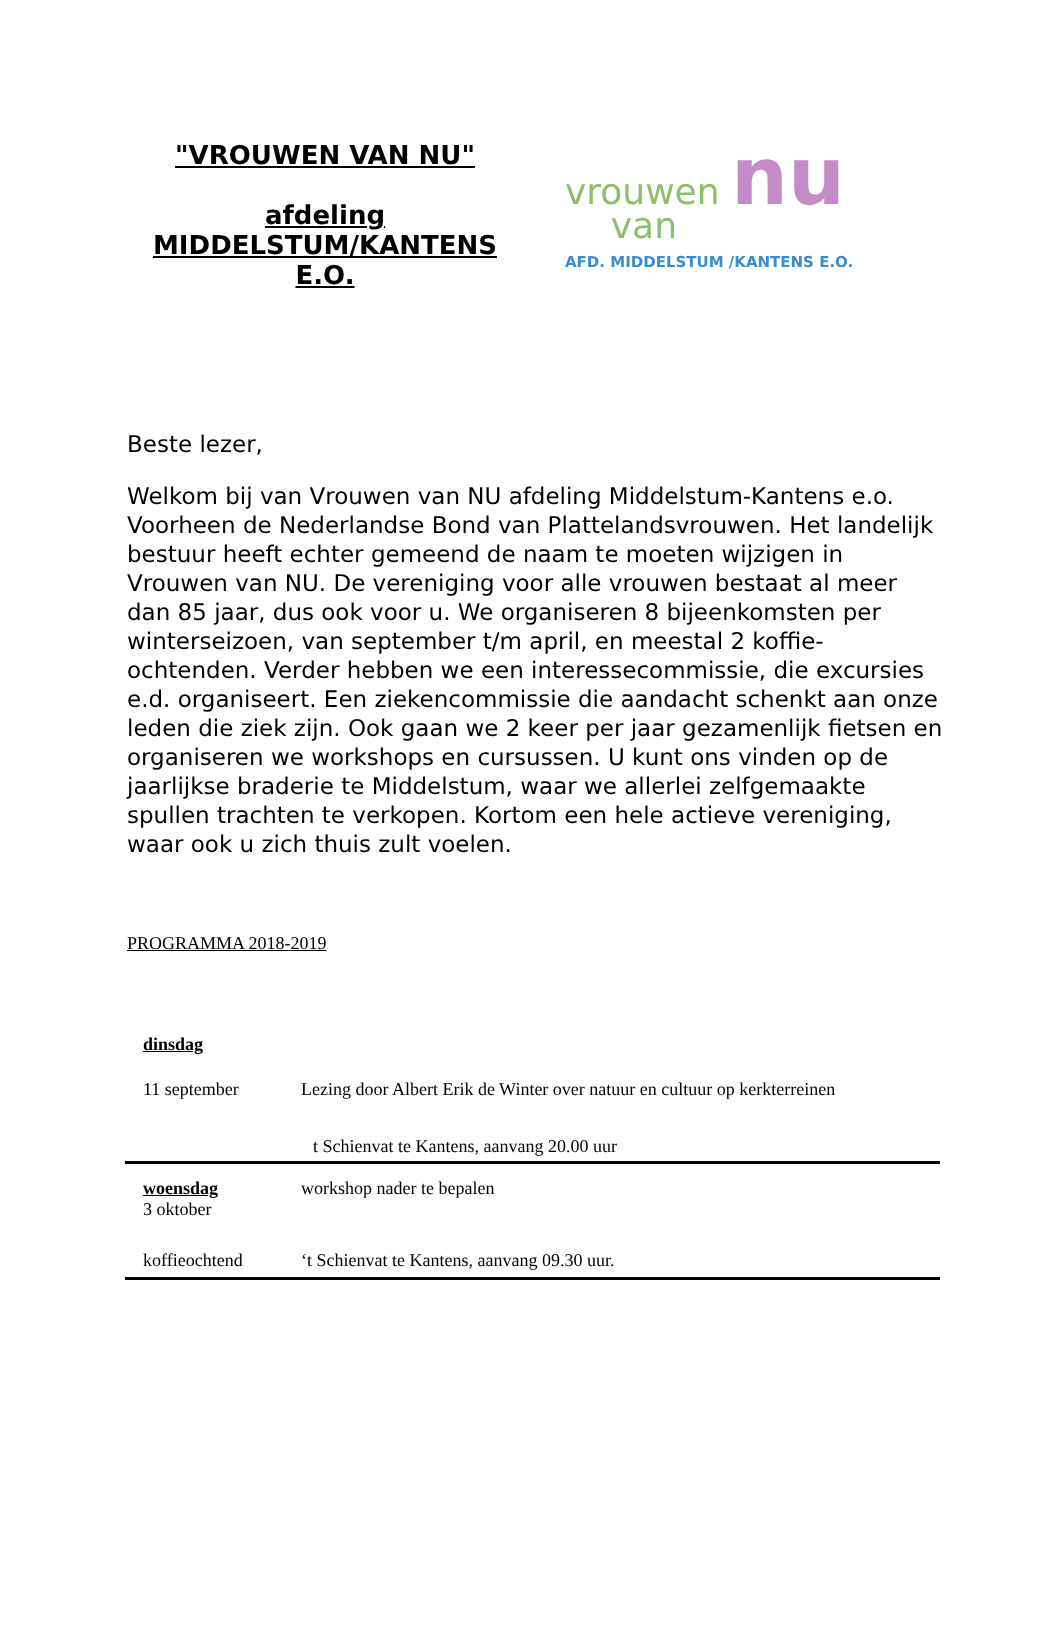"VROUWEN VAN NU"
afdeling MIDDELSTUM/KANTENS E.O.
vrouwen nu
van
AFD. MIDDELSTUM /KANTENS E.O.
Beste lezer,
Welkom bij van Vrouwen van NU afdeling Middelstum-Kantens e.o. Voorheen de Nederlandse Bond van Plattelandsvrouwen. Het landelijk bestuur heeft echter gemeend de naam te moeten wijzigen in Vrouwen van NU. De vereniging voor alle vrouwen bestaat al meer dan 85 jaar, dus ook voor u. We organiseren 8 bijeenkomsten per winterseizoen, van september t/m april, en meestal 2 koffie-ochtenden. Verder hebben we een interessecommissie, die excursies e.d. organiseert. Een ziekencommissie die aandacht schenkt aan onze leden die ziek zijn. Ook gaan we 2 keer per jaar gezamenlijk fietsen en organiseren we workshops en cursussen. U kunt ons vinden op de jaarlijkse braderie te Middelstum, waar we allerlei zelfgemaakte spullen trachten te verkopen. Kortom een hele actieve vereniging, waar ook u zich thuis zult voelen.
PROGRAMMA 2018-2019
| dinsdag | |
| 11 september | Lezing door Albert Erik de Winter over natuur en cultuur op kerkterreinen |
| | t Schienvat te Kantens, aanvang 20.00 uur |
| woensdag 3 oktober | workshop nader te bepalen |
| koffieochtend | ‘t Schienvat te Kantens, aanvang 09.30 uur. |